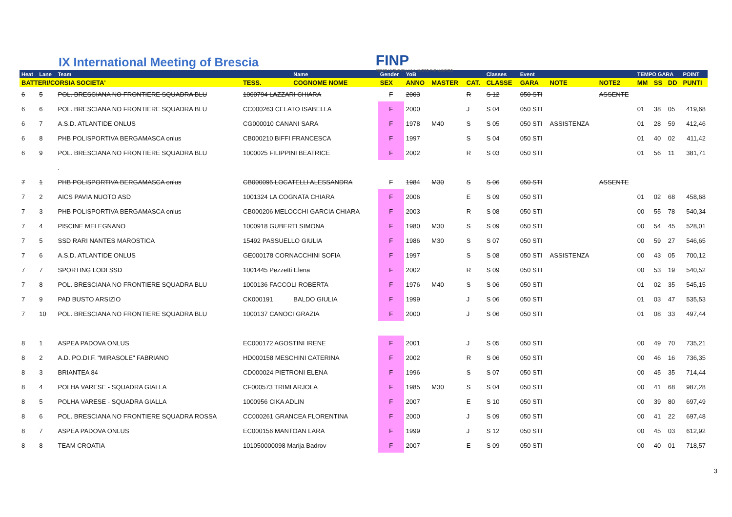IX International Meeting of Brescia
FINP
FEDERAZIONE ITALIANA NUOTO PARALIMPICO
| Heat | Lane | Team | | Name | Gender | YoB | | | Classes | Event | | | TEMPO GARA | | | POINT |
| --- | --- | --- | --- | --- | --- | --- | --- | --- | --- | --- | --- | --- | --- | --- | --- | --- |
| BATTERI/CORSIA SOCIETA' | | | TESS. | COGNOME NOME | SEX | ANNO | MASTER | CAT. | CLASSE | GARA | NOTE | NOTE2 | MM | SS | DD | PUNTI |
| 6 | 5 | POL. BRESCIANA NO FRONTIERE SQUADRA BLU | 1000794 LAZZARI CHIARA | | F | 2003 | | R | S 12 | 050 STI | | ASSENTE | | | | |
| 6 | 6 | POL. BRESCIANA NO FRONTIERE SQUADRA BLU | CC000263 CELATO ISABELLA | | F | 2000 | | J | S 04 | 050 STI | | | 01 | 38 | 05 | 419,68 |
| 6 | 7 | A.S.D. ATLANTIDE ONLUS | CG000010 CANANI SARA | | F | 1978 | M40 | S | S 05 | 050 STI | ASSISTENZA | | 01 | 28 | 59 | 412,46 |
| 6 | 8 | PHB POLISPORTIVA BERGAMASCA onlus | CB000210 BIFFI FRANCESCA | | F | 1997 | | S | S 04 | 050 STI | | | 01 | 40 | 02 | 411,42 |
| 6 | 9 | POL. BRESCIANA NO FRONTIERE SQUADRA BLU | 1000025 FILIPPINI BEATRICE | | F | 2002 | | R | S 03 | 050 STI | | | 01 | 56 | 11 | 381,71 |
| | | . | | | | | | | | | | | | | | |
| 7 | 1 | PHB POLISPORTIVA BERGAMASCA onlus | CB000095 LOCATELLI ALESSANDRA | | F | 1984 | M30 | S | S 06 | 050 STI | | ASSENTE | | | | |
| 7 | 2 | AICS PAVIA NUOTO ASD | 1001324 LA COGNATA CHIARA | | F | 2006 | | E | S 09 | 050 STI | | | 01 | 02 | 68 | 458,68 |
| 7 | 3 | PHB POLISPORTIVA BERGAMASCA onlus | CB000206 MELOCCHI GARCIA CHIARA | | F | 2003 | | R | S 08 | 050 STI | | | 00 | 55 | 78 | 540,34 |
| 7 | 4 | PISCINE MELEGNANO | 1000918 GUBERTI SIMONA | | F | 1980 | M30 | S | S 09 | 050 STI | | | 00 | 54 | 45 | 528,01 |
| 7 | 5 | SSD RARI NANTES MAROSTICA | 15492 PASSUELLO GIULIA | | F | 1986 | M30 | S | S 07 | 050 STI | | | 00 | 59 | 27 | 546,65 |
| 7 | 6 | A.S.D. ATLANTIDE ONLUS | GE000178 CORNACCHINI SOFIA | | F | 1997 | | S | S 08 | 050 STI | ASSISTENZA | | 00 | 43 | 05 | 700,12 |
| 7 | 7 | SPORTING LODI SSD | 1001445 Pezzetti Elena | | F | 2002 | | R | S 09 | 050 STI | | | 00 | 53 | 19 | 540,52 |
| 7 | 8 | POL. BRESCIANA NO FRONTIERE SQUADRA BLU | 1000136 FACCOLI ROBERTA | | F | 1976 | M40 | S | S 06 | 050 STI | | | 01 | 02 | 35 | 545,15 |
| 7 | 9 | PAD BUSTO ARSIZIO | CK000191 | BALDO GIULIA | F | 1999 | | J | S 06 | 050 STI | | | 01 | 03 | 47 | 535,53 |
| 7 | 10 | POL. BRESCIANA NO FRONTIERE SQUADRA BLU | 1000137 CANOCI GRAZIA | | F | 2000 | | J | S 06 | 050 STI | | | 01 | 08 | 33 | 497,44 |
| 8 | 1 | ASPEA PADOVA ONLUS | EC000172 AGOSTINI IRENE | | F | 2001 | | J | S 05 | 050 STI | | | 00 | 49 | 70 | 735,21 |
| 8 | 2 | A.D. PO.DI.F. "MIRASOLE" FABRIANO | HD000158 MESCHINI CATERINA | | F | 2002 | | R | S 06 | 050 STI | | | 00 | 46 | 16 | 736,35 |
| 8 | 3 | BRIANTEA 84 | CD000024 PIETRONI ELENA | | F | 1996 | | S | S 07 | 050 STI | | | 00 | 45 | 35 | 714,44 |
| 8 | 4 | POLHA VARESE - SQUADRA GIALLA | CF000573 TRIMI ARJOLA | | F | 1985 | M30 | S | S 04 | 050 STI | | | 00 | 41 | 68 | 987,28 |
| 8 | 5 | POLHA VARESE - SQUADRA GIALLA | 1000956 CIKA ADLIN | | F | 2007 | | E | S 10 | 050 STI | | | 00 | 39 | 80 | 697,49 |
| 8 | 6 | POL. BRESCIANA NO FRONTIERE SQUADRA ROSSA | CC000261 GRANCEA FLORENTINA | | F | 2000 | | J | S 09 | 050 STI | | | 00 | 41 | 22 | 697,48 |
| 8 | 7 | ASPEA PADOVA ONLUS | EC000156 MANTOAN LARA | | F | 1999 | | J | S 12 | 050 STI | | | 00 | 45 | 03 | 612,92 |
| 8 | 8 | TEAM CROATIA | 101050000098 Marija Badrov | | F | 2007 | | E | S 09 | 050 STI | | | 00 | 40 | 01 | 718,57 |
3